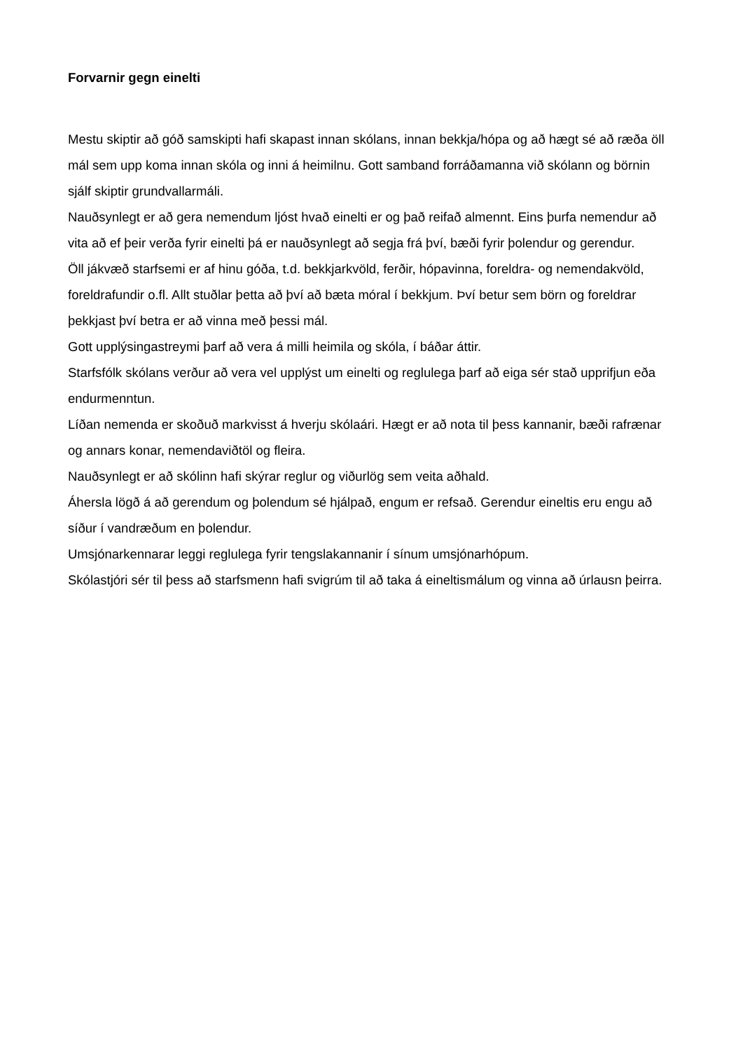Forvarnir gegn einelti
Mestu skiptir að góð samskipti hafi skapast innan skólans, innan bekkja/hópa og að hægt sé að ræða öll mál sem upp koma innan skóla og inni á heimilnu. Gott samband forráðamanna við skólann og börnin sjálf skiptir grundvallarmáli.
Nauðsynlegt er að gera nemendum ljóst hvað einelti er og það reifað almennt. Eins þurfa nemendur að vita að ef þeir verða fyrir einelti þá er nauðsynlegt að segja frá því, bæði fyrir þolendur og gerendur.
Öll jákvæð starfsemi er af hinu góða, t.d. bekkjarkvöld, ferðir, hópavinna, foreldra- og nemendakvöld, foreldrafundir o.fl. Allt stuðlar þetta að því að bæta móral í bekkjum. Því betur sem börn og foreldrar þekkjast því betra er að vinna með þessi mál.
Gott upplýsingastreymi þarf að vera á milli heimila og skóla, í báðar áttir.
Starfsfólk skólans verður að vera vel upplýst um einelti og reglulega þarf að eiga sér stað upprifjun eða endurmenntun.
Líðan nemenda er skoðuð markvisst á hverju skólaári. Hægt er að nota til þess kannanir, bæði rafrænar og annars konar, nemendaviðtöl og fleira.
Nauðsynlegt er að skólinn hafi skýrar reglur og viðurlög sem veita aðhald.
Áhersla lögð á að gerendum og þolendum sé hjálpað, engum er refsað. Gerendur eineltis eru engu að síður í vandræðum en þolendur.
Umsjónarkennarar leggi reglulega fyrir tengslakannanir í sínum umsjónarhópum.
Skólastjóri sér til þess að starfsmenn hafi svigrúm til að taka á eineltismálum og vinna að úrlausn þeirra.